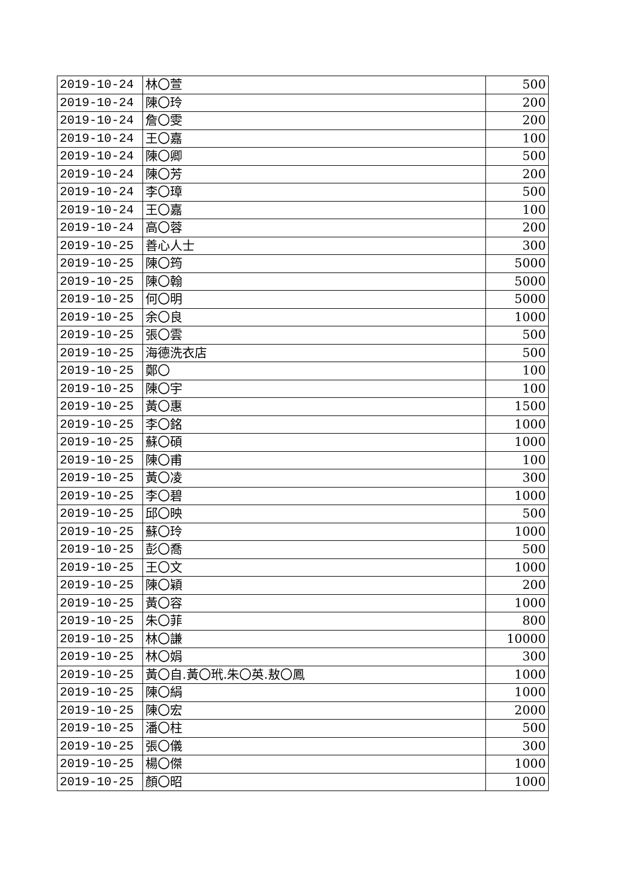| 2019-10-24 | 林〇萱 | 500 |
| 2019-10-24 | 陳〇玲 | 200 |
| 2019-10-24 | 詹〇雯 | 200 |
| 2019-10-24 | 王〇嘉 | 100 |
| 2019-10-24 | 陳〇卿 | 500 |
| 2019-10-24 | 陳〇芳 | 200 |
| 2019-10-24 | 李〇璋 | 500 |
| 2019-10-24 | 王〇嘉 | 100 |
| 2019-10-24 | 高〇蓉 | 200 |
| 2019-10-25 | 善心人士 | 300 |
| 2019-10-25 | 陳〇筠 | 5000 |
| 2019-10-25 | 陳〇翰 | 5000 |
| 2019-10-25 | 何〇明 | 5000 |
| 2019-10-25 | 余〇良 | 1000 |
| 2019-10-25 | 張〇雲 | 500 |
| 2019-10-25 | 海德洗衣店 | 500 |
| 2019-10-25 | 鄭〇 | 100 |
| 2019-10-25 | 陳〇宇 | 100 |
| 2019-10-25 | 黃〇惠 | 1500 |
| 2019-10-25 | 李〇銘 | 1000 |
| 2019-10-25 | 蘇〇碩 | 1000 |
| 2019-10-25 | 陳〇甫 | 100 |
| 2019-10-25 | 黃〇凌 | 300 |
| 2019-10-25 | 李〇碧 | 1000 |
| 2019-10-25 | 邱〇映 | 500 |
| 2019-10-25 | 蘇〇玲 | 1000 |
| 2019-10-25 | 彭〇喬 | 500 |
| 2019-10-25 | 王〇文 | 1000 |
| 2019-10-25 | 陳〇穎 | 200 |
| 2019-10-25 | 黃〇容 | 1000 |
| 2019-10-25 | 朱〇菲 | 800 |
| 2019-10-25 | 林〇謙 | 10000 |
| 2019-10-25 | 林〇娟 | 300 |
| 2019-10-25 | 黃〇自.黃〇玳.朱〇英.敖〇鳳 | 1000 |
| 2019-10-25 | 陳〇絹 | 1000 |
| 2019-10-25 | 陳〇宏 | 2000 |
| 2019-10-25 | 潘〇柱 | 500 |
| 2019-10-25 | 張〇儀 | 300 |
| 2019-10-25 | 楊〇傑 | 1000 |
| 2019-10-25 | 顏〇昭 | 1000 |